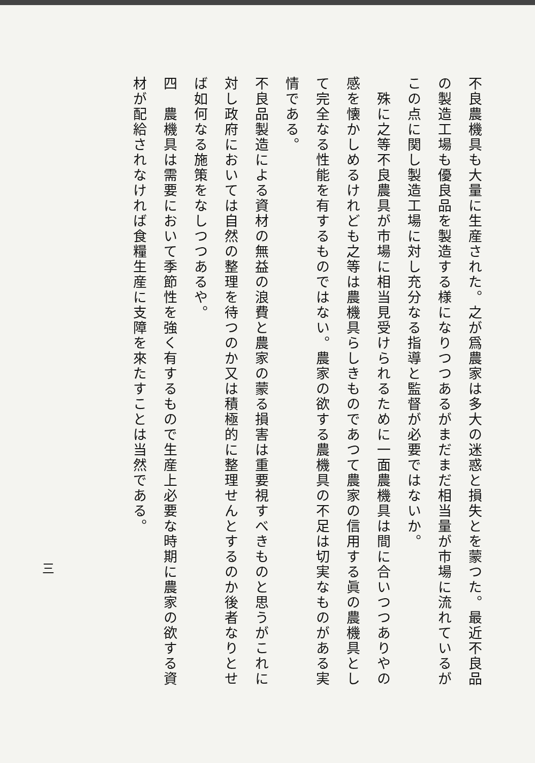不良農機具も大量に生産された。之が爲農家は多大の迷惑と損失とを蒙つた。最近不良品の製造工場も優良品を製造する様になりつつあるがまだまだ相当量が市場に流れているがこの点に関し製造工場に対し充分なる指導と監督が必要ではないか。
　殊に之等不良農具が市場に相当見受けられるために一面農機具は間に合いつつありやの感を懐かしめるけれども之等は農機具らしきものであつて農家の信用する眞の農機具として完全なる性能を有するものではない。農家の欲する農機具の不足は切実なものがある実情である。
不良品製造による資材の無益の浪費と農家の蒙る損害は重要視すべきものと思うがこれに対し政府においては自然の整理を待つのか又は積極的に整理せんとするのか後者なりとせば如何なる施策をなしつつあるや。
四　農機具は需要において季節性を強く有するもので生産上必要な時期に農家の欲する資材が配給されなければ食糧生産に支障を來たすことは当然である。
三